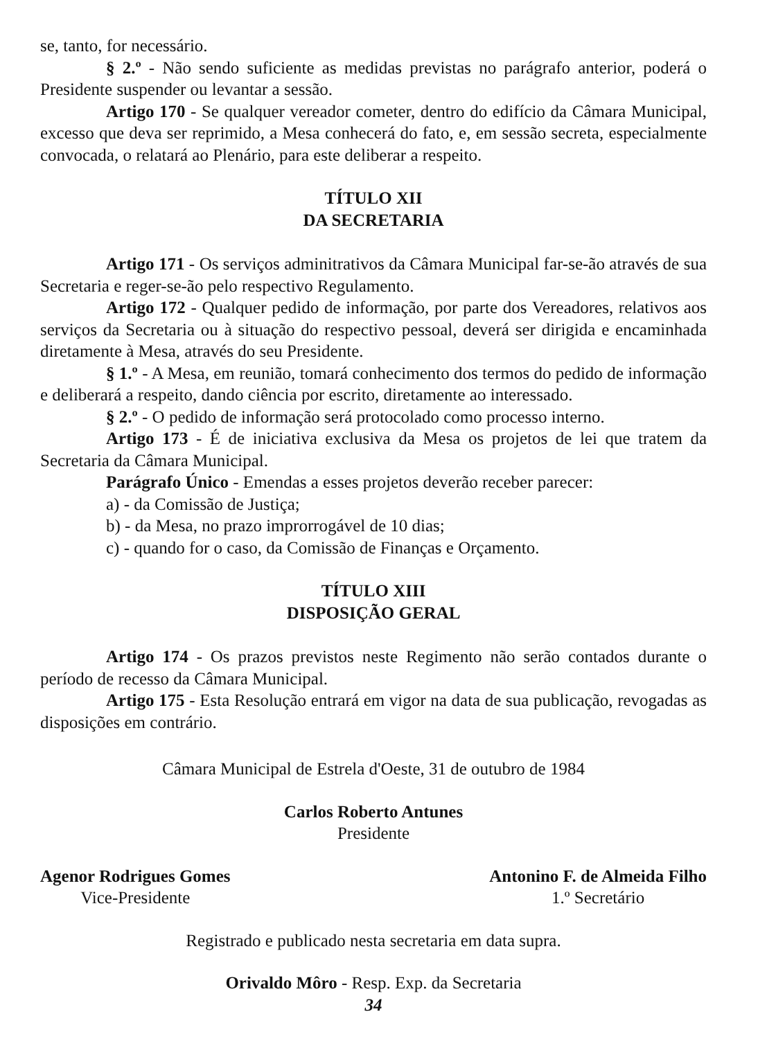se, tanto, for necessário.
§ 2.º - Não sendo suficiente as medidas previstas no parágrafo anterior, poderá o Presidente suspender ou levantar a sessão.
Artigo 170 - Se qualquer vereador cometer, dentro do edifício da Câmara Municipal, excesso que deva ser reprimido, a Mesa conhecerá do fato, e, em sessão secreta, especialmente convocada, o relatará ao Plenário, para este deliberar a respeito.
TÍTULO XII
DA SECRETARIA
Artigo 171 - Os serviços adminitrativos da Câmara Municipal far-se-ão através de sua Secretaria e reger-se-ão pelo respectivo Regulamento.
Artigo 172 - Qualquer pedido de informação, por parte dos Vereadores, relativos aos serviços da Secretaria ou à situação do respectivo pessoal, deverá ser dirigida e encaminhada diretamente à Mesa, através do seu Presidente.
§ 1.º - A Mesa, em reunião, tomará conhecimento dos termos do pedido de informação e deliberará a respeito, dando ciência por escrito, diretamente ao interessado.
§ 2.º - O pedido de informação será protocolado como processo interno.
Artigo 173 - É de iniciativa exclusiva da Mesa os projetos de lei que tratem da Secretaria da Câmara Municipal.
Parágrafo Único - Emendas a esses projetos deverão receber parecer:
a) - da Comissão de Justiça;
b) - da Mesa, no prazo improrrogável de 10 dias;
c) - quando for o caso, da Comissão de Finanças e Orçamento.
TÍTULO XIII
DISPOSIÇÃO GERAL
Artigo 174 - Os prazos previstos neste Regimento não serão contados durante o período de recesso da Câmara Municipal.
Artigo 175 - Esta Resolução entrará em vigor na data de sua publicação, revogadas as disposições em contrário.
Câmara Municipal de Estrela d'Oeste, 31 de outubro de 1984
Carlos Roberto Antunes
Presidente
Agenor Rodrigues Gomes
Vice-Presidente
Antonino F. de Almeida Filho
1.º Secretário
Registrado e publicado nesta secretaria em data supra.
Orivaldo Môro - Resp. Exp. da Secretaria
34